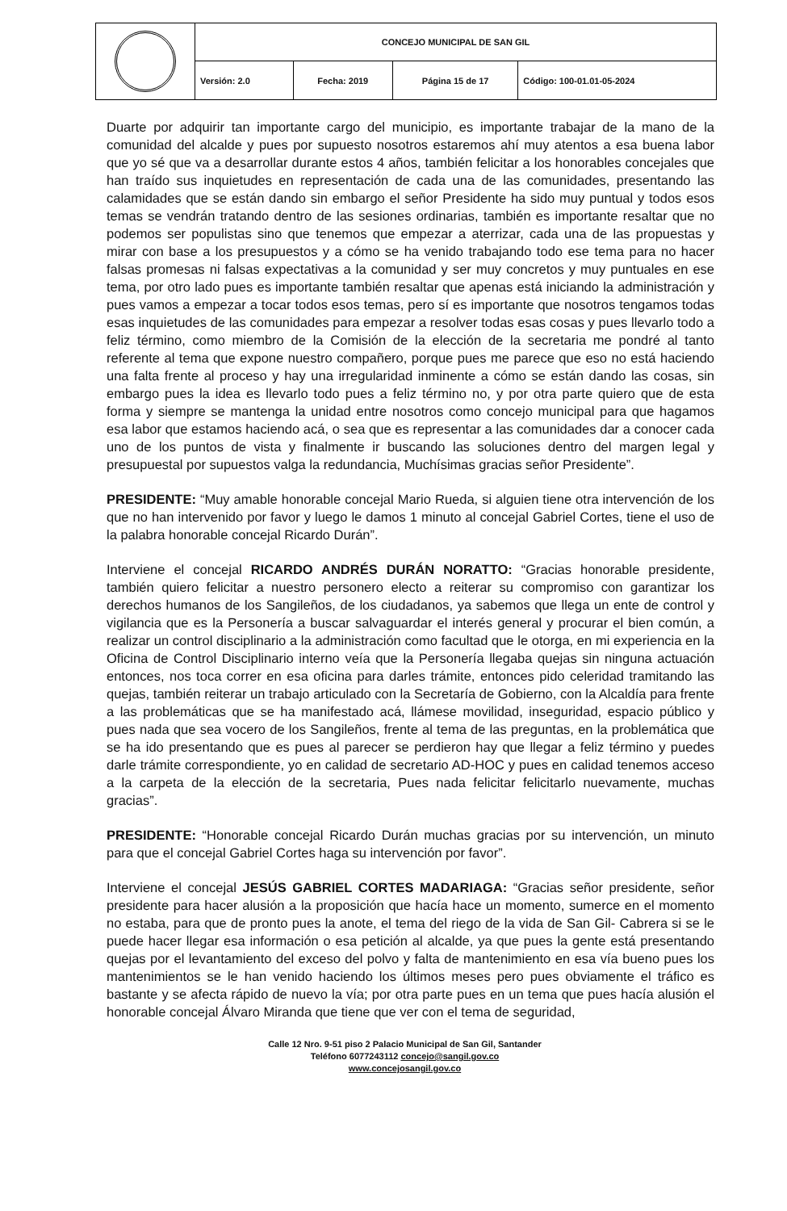| | CONCEJO MUNICIPAL DE SAN GIL | | | |
| | Versión: 2.0 | Fecha: 2019 | Página 15 de 17 | Código: 100-01.01-05-2024 |
Duarte por adquirir tan importante cargo del municipio, es importante trabajar de la mano de la comunidad del alcalde y pues por supuesto nosotros estaremos ahí muy atentos a esa buena labor que yo sé que va a desarrollar durante estos 4 años, también felicitar a los honorables concejales que han traído sus inquietudes en representación de cada una de las comunidades, presentando las calamidades que se están dando sin embargo el señor Presidente ha sido muy puntual y todos esos temas se vendrán tratando dentro de las sesiones ordinarias, también es importante resaltar que no podemos ser populistas sino que tenemos que empezar a aterrizar, cada una de las propuestas y mirar con base a los presupuestos y a cómo se ha venido trabajando todo ese tema para no hacer falsas promesas ni falsas expectativas a la comunidad y ser muy concretos y muy puntuales en ese tema, por otro lado pues es importante también resaltar que apenas está iniciando la administración y pues vamos a empezar a tocar todos esos temas, pero sí es importante que nosotros tengamos todas esas inquietudes de las comunidades para empezar a resolver todas esas cosas y pues llevarlo todo a feliz término, como miembro de la Comisión de la elección de la secretaria me pondré al tanto referente al tema que expone nuestro compañero, porque pues me parece que eso no está haciendo una falta frente al proceso y hay una irregularidad inminente a cómo se están dando las cosas, sin embargo pues la idea es llevarlo todo pues a feliz término no, y por otra parte quiero que de esta forma y siempre se mantenga la unidad entre nosotros como concejo municipal para que hagamos esa labor que estamos haciendo acá, o sea que es representar a las comunidades dar a conocer cada uno de los puntos de vista y finalmente ir buscando las soluciones dentro del margen legal y presupuestal por supuestos valga la redundancia, Muchísimas gracias señor Presidente”.
PRESIDENTE: “Muy amable honorable concejal Mario Rueda, si alguien tiene otra intervención de los que no han intervenido por favor y luego le damos 1 minuto al concejal Gabriel Cortes, tiene el uso de la palabra honorable concejal Ricardo Durán”.
Interviene el concejal RICARDO ANDRÉS DURÁN NORATTO: “Gracias honorable presidente, también quiero felicitar a nuestro personero electo a reiterar su compromiso con garantizar los derechos humanos de los Sangileños, de los ciudadanos, ya sabemos que llega un ente de control y vigilancia que es la Personería a buscar salvaguardar el interés general y procurar el bien común, a realizar un control disciplinario a la administración como facultad que le otorga, en mi experiencia en la Oficina de Control Disciplinario interno veía que la Personería llegaba quejas sin ninguna actuación entonces, nos toca correr en esa oficina para darles trámite, entonces pido celeridad tramitando las quejas, también reiterar un trabajo articulado con la Secretaría de Gobierno, con la Alcaldía para frente a las problemáticas que se ha manifestado acá, llámese movilidad, inseguridad, espacio público y pues nada que sea vocero de los Sangileños, frente al tema de las preguntas, en la problemática que se ha ido presentando que es pues al parecer se perdieron hay que llegar a feliz término y puedes darle trámite correspondiente, yo en calidad de secretario AD-HOC y pues en calidad tenemos acceso a la carpeta de la elección de la secretaria, Pues nada felicitar felicitarlo nuevamente, muchas gracias”.
PRESIDENTE: “Honorable concejal Ricardo Durán muchas gracias por su intervención, un minuto para que el concejal Gabriel Cortes haga su intervención por favor”.
Interviene el concejal JESÚS GABRIEL CORTES MADARIAGA: “Gracias señor presidente, señor presidente para hacer alusión a la proposición que hacía hace un momento, sumerce en el momento no estaba, para que de pronto pues la anote, el tema del riego de la vida de San Gil- Cabrera si se le puede hacer llegar esa información o esa petición al alcalde, ya que pues la gente está presentando quejas por el levantamiento del exceso del polvo y falta de mantenimiento en esa vía bueno pues los mantenimientos se le han venido haciendo los últimos meses pero pues obviamente el tráfico es bastante y se afecta rápido de nuevo la vía; por otra parte pues en un tema que pues hacía alusión el honorable concejal Álvaro Miranda que tiene que ver con el tema de seguridad,
Calle 12 Nro. 9-51 piso 2 Palacio Municipal de San Gil, Santander
Teléfono 6077243112 concejo@sangil.gov.co
www.concejosangil.gov.co